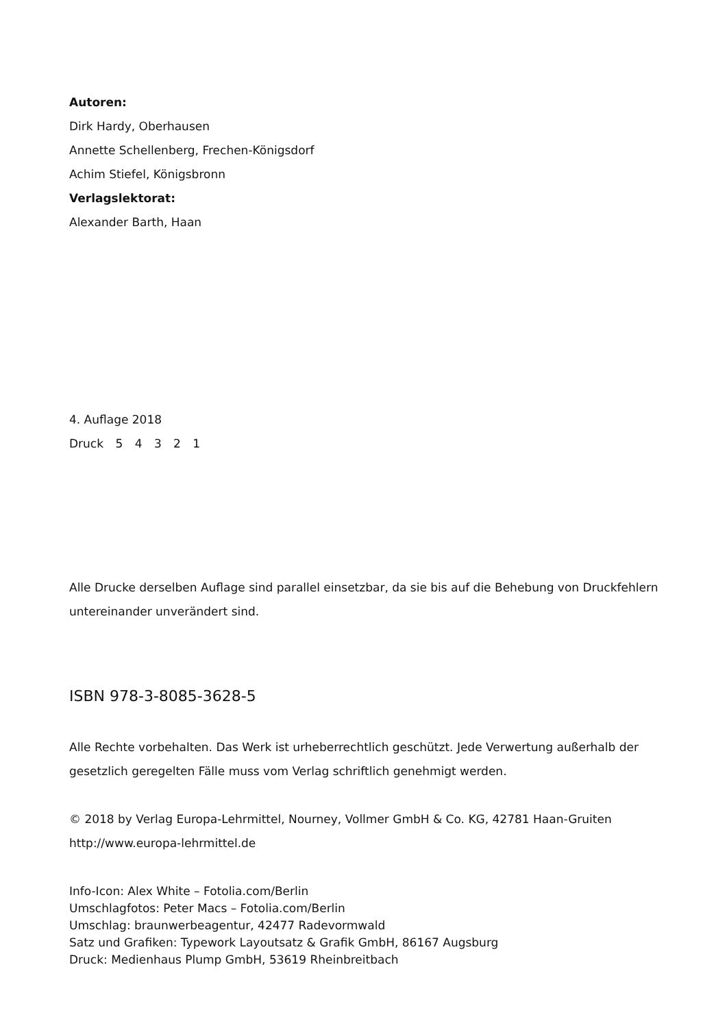Autoren:
Dirk Hardy, Oberhausen
Annette Schellenberg, Frechen-Königsdorf
Achim Stiefel, Königsbronn
Verlagslektorat:
Alexander Barth, Haan
4. Auflage 2018
Druck 5 4 3 2 1
Alle Drucke derselben Auflage sind parallel einsetzbar, da sie bis auf die Behebung von Druckfehlern untereinander unverändert sind.
ISBN 978-3-8085-3628-5
Alle Rechte vorbehalten. Das Werk ist urheberrechtlich geschützt. Jede Verwertung außerhalb der gesetzlich geregelten Fälle muss vom Verlag schriftlich genehmigt werden.
© 2018 by Verlag Europa-Lehrmittel, Nourney, Vollmer GmbH & Co. KG, 42781 Haan-Gruiten
http://www.europa-lehrmittel.de
Info-Icon: Alex White – Fotolia.com/Berlin
Umschlagfotos: Peter Macs – Fotolia.com/Berlin
Umschlag: braunwerbeagentur, 42477 Radevormwald
Satz und Grafiken: Typework Layoutsatz & Grafik GmbH, 86167 Augsburg
Druck: Medienhaus Plump GmbH, 53619 Rheinbreitbach